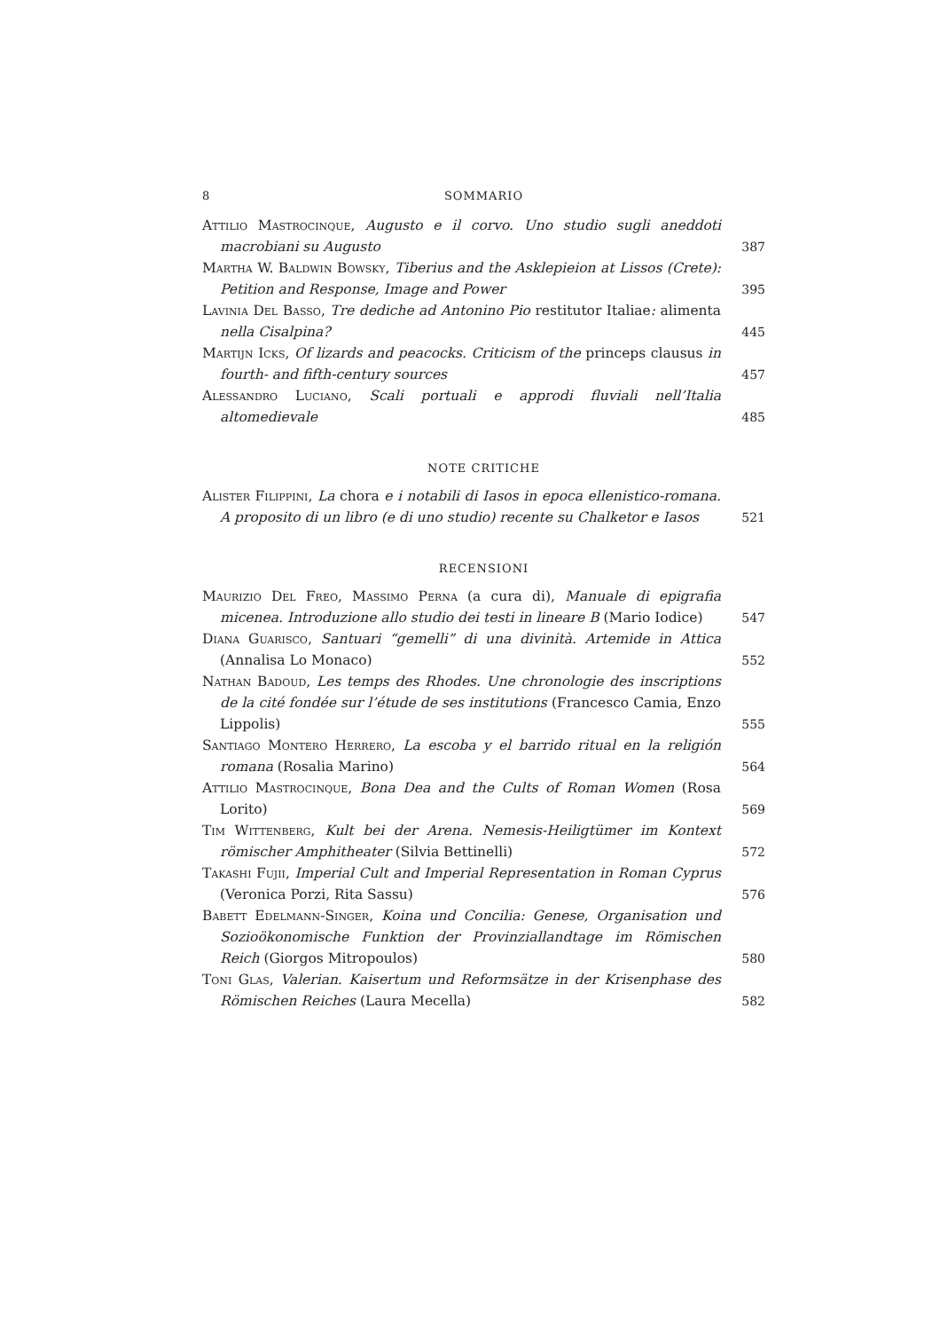8 SOMMARIO
Attilio Mastrocinque, Augusto e il corvo. Uno studio sugli aneddoti macrobiani su Augusto
387
Martha W. Baldwin Bowsky, Tiberius and the Asklepieion at Lissos (Crete): Petition and Response, Image and Power
395
Lavinia Del Basso, Tre dediche ad Antonino Pio restitutor Italiae: alimenta nella Cisalpina?
445
Martijn Icks, Of lizards and peacocks. Criticism of the princeps clausus in fourth- and fifth-century sources
457
Alessandro Luciano, Scali portuali e approdi fluviali nell’Italia altomedievale
485
NOTE CRITICHE
Alister Filippini, La chora e i notabili di Iasos in epoca ellenistico-romana. A proposito di un libro (e di uno studio) recente su Chalketor e Iasos
521
RECENSIONI
Maurizio Del Freo, Massimo Perna (a cura di), Manuale di epigrafia micenea. Introduzione allo studio dei testi in lineare B (Mario Iodice)
547
Diana Guarisco, Santuari “gemelli” di una divinità. Artemide in Attica (Annalisa Lo Monaco)
552
Nathan Badoud, Les temps des Rhodes. Une chronologie des inscriptions de la cité fondée sur l’étude de ses institutions (Francesco Camia, Enzo Lippolis)
555
Santiago Montero Herrero, La escoba y el barrido ritual en la religión romana (Rosalia Marino)
564
Attilio Mastrocinque, Bona Dea and the Cults of Roman Women (Rosa Lorito)
569
Tim Wittenberg, Kult bei der Arena. Nemesis-Heiligtümer im Kontext römischer Amphitheater (Silvia Bettinelli)
572
Takashi Fujii, Imperial Cult and Imperial Representation in Roman Cyprus (Veronica Porzi, Rita Sassu)
576
Babett Edelmann-Singer, Koina und Concilia: Genese, Organisation und Sozioökonomische Funktion der Provinziallandtage im Römischen Reich (Giorgos Mitropoulos)
580
Toni Glas, Valerian. Kaisertum und Reformsätze in der Krisenphase des Römischen Reiches (Laura Mecella)
582